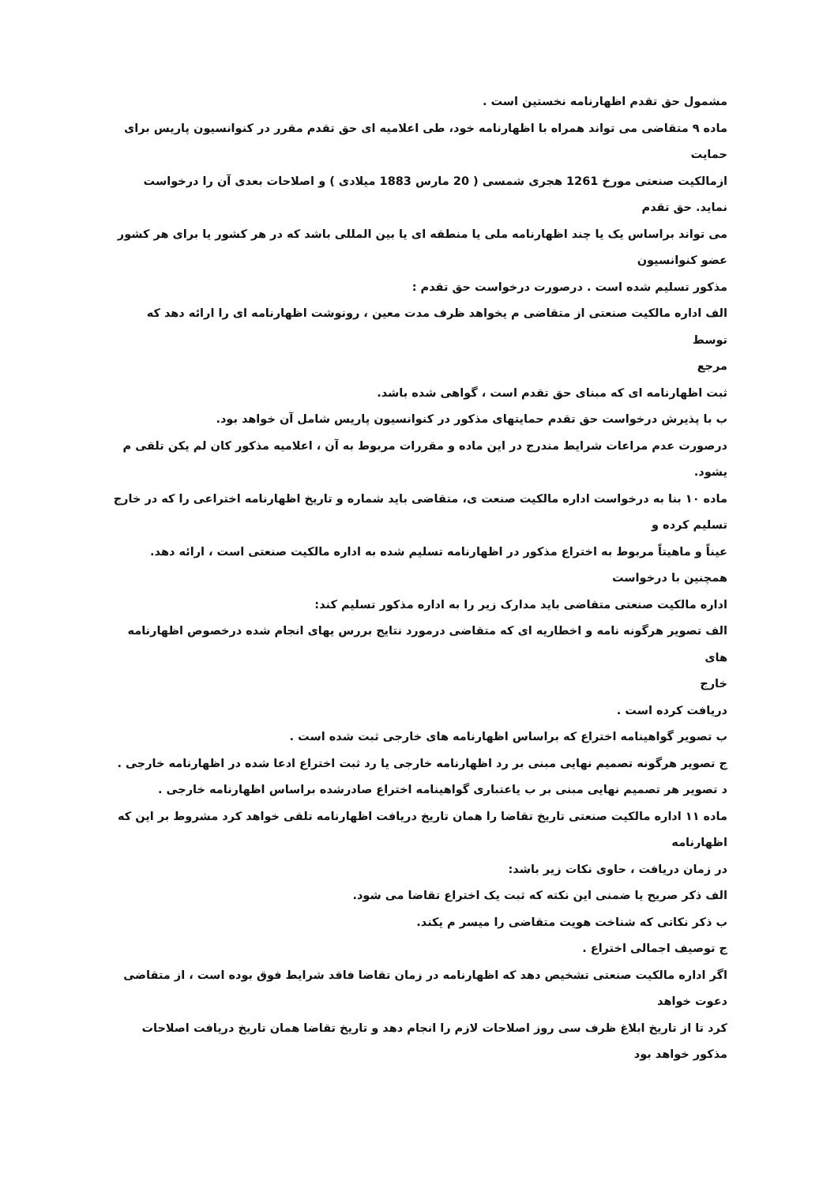مشمول حق تقدم اظهارنامه نخستین است .
ماده ۹ متقاضی می تواند همراه با اظهارنامه خود، طی اعلامیه ای حق تقدم مقرر در کنوانسیون پاریس برای
حمایت
ازمالکیت صنعتی مورخ 1261 هجری شمسی ( 20 مارس 1883 میلادی ) و اصلاحات بعدی آن را درخواست
نماید. حق تقدم
می تواند براساس یک یا چند اظهارنامه ملی یا منطقه ای یا بین المللی باشد که در هر کشور یا برای هر کشور
عضو کنوانسیون
مذکور تسلیم شده است . درصورت درخواست حق تقدم :
الف اداره مالکیت صنعتی از متقاضی م یخواهد ظرف مدت معین ، رونوشت اظهارنامه ای را ارائه دهد که توسط
مرجع
ثبت اظهارنامه ای که مبنای حق تقدم است ، گواهی شده باشد.
ب با پذیرش درخواست حق تقدم حمایتهای مذکور در کنوانسیون پاریس شامل آن خواهد بود.
درصورت عدم مراعات شرایط مندرج در این ماده و مقررات مربوط به آن ، اعلامیه مذکور کان لم یکن تلقی م
یشود.
ماده ۱۰ بنا به درخواست اداره مالکیت صنعت ی، متقاضی باید شماره و تاریخ اظهارنامه اختراعی را که در خارج
تسلیم کرده و
عیناً و ماهیتاً مربوط به اختراع مذکور در اظهارنامه تسلیم شده به اداره مالکیت صنعتی است ، ارائه دهد.
همچنین با درخواست
اداره مالکیت صنعتی متقاضی باید مدارک زیر را به اداره مذکور تسلیم کند:
الف تصویر هرگونه نامه و اخطاریه ای که متقاضی درمورد نتایج بررس یهای انجام شده درخصوص اظهارنامه های
خارج
دریافت کرده است .
ب تصویر گواهینامه اختراع که براساس اظهارنامه های خارجی ثبت شده است .
ج تصویر هرگونه تصمیم نهایی مبنی بر رد اظهارنامه خارجی یا رد ثبت اختراع ادعا شده در اظهارنامه خارجی .
د تصویر هر تصمیم نهایی مبنی بر ب یاعتباری گواهینامه اختراع صادرشده براساس اظهارنامه خارجی .
ماده ۱۱ اداره مالکیت صنعتی تاریخ تقاضا را همان تاریخ دریافت اظهارنامه تلقی خواهد کرد مشروط بر این که
اظهارنامه
در زمان دریافت ، حاوی نکات زیر باشد:
الف ذکر صریح یا ضمنی این نکته که ثبت یک اختراع تقاضا می شود.
ب ذکر نکاتی که شناخت هویت متقاضی را میسر م یکند.
ج توصیف اجمالی اختراع .
اگر اداره مالکیت صنعتی تشخیص دهد که اظهارنامه در زمان تقاضا فاقد شرایط فوق بوده است ، از متقاضی
دعوت خواهد
کرد تا از تاریخ ابلاغ ظرف سی روز اصلاحات لازم را انجام دهد و تاریخ تقاضا همان تاریخ دریافت اصلاحات
مذکور خواهد بود